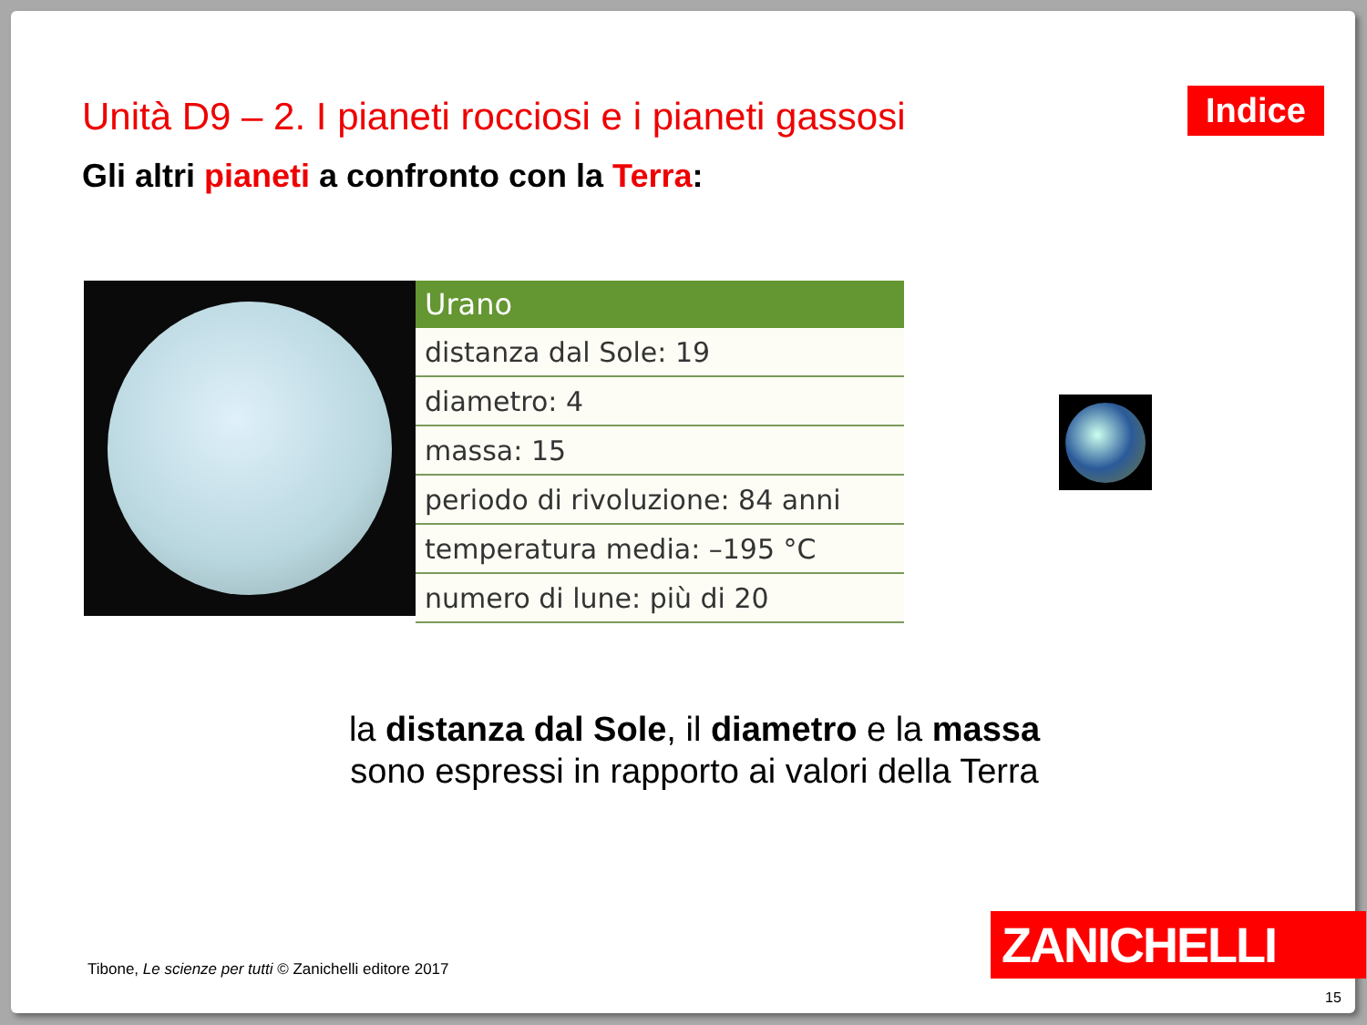Unità D9 – 2. I pianeti rocciosi e i pianeti gassosi
Indice
Gli altri pianeti a confronto con la Terra:
| Urano |
| --- |
| distanza dal Sole: 19 |
| diametro: 4 |
| massa: 15 |
| periodo di rivoluzione: 84 anni |
| temperatura media: –195 °C |
| numero di lune: più di 20 |
la distanza dal Sole, il diametro e la massa
sono espressi in rapporto ai valori della Terra
Tibone, Le scienze per tutti © Zanichelli editore 2017
ZANICHELLI
15